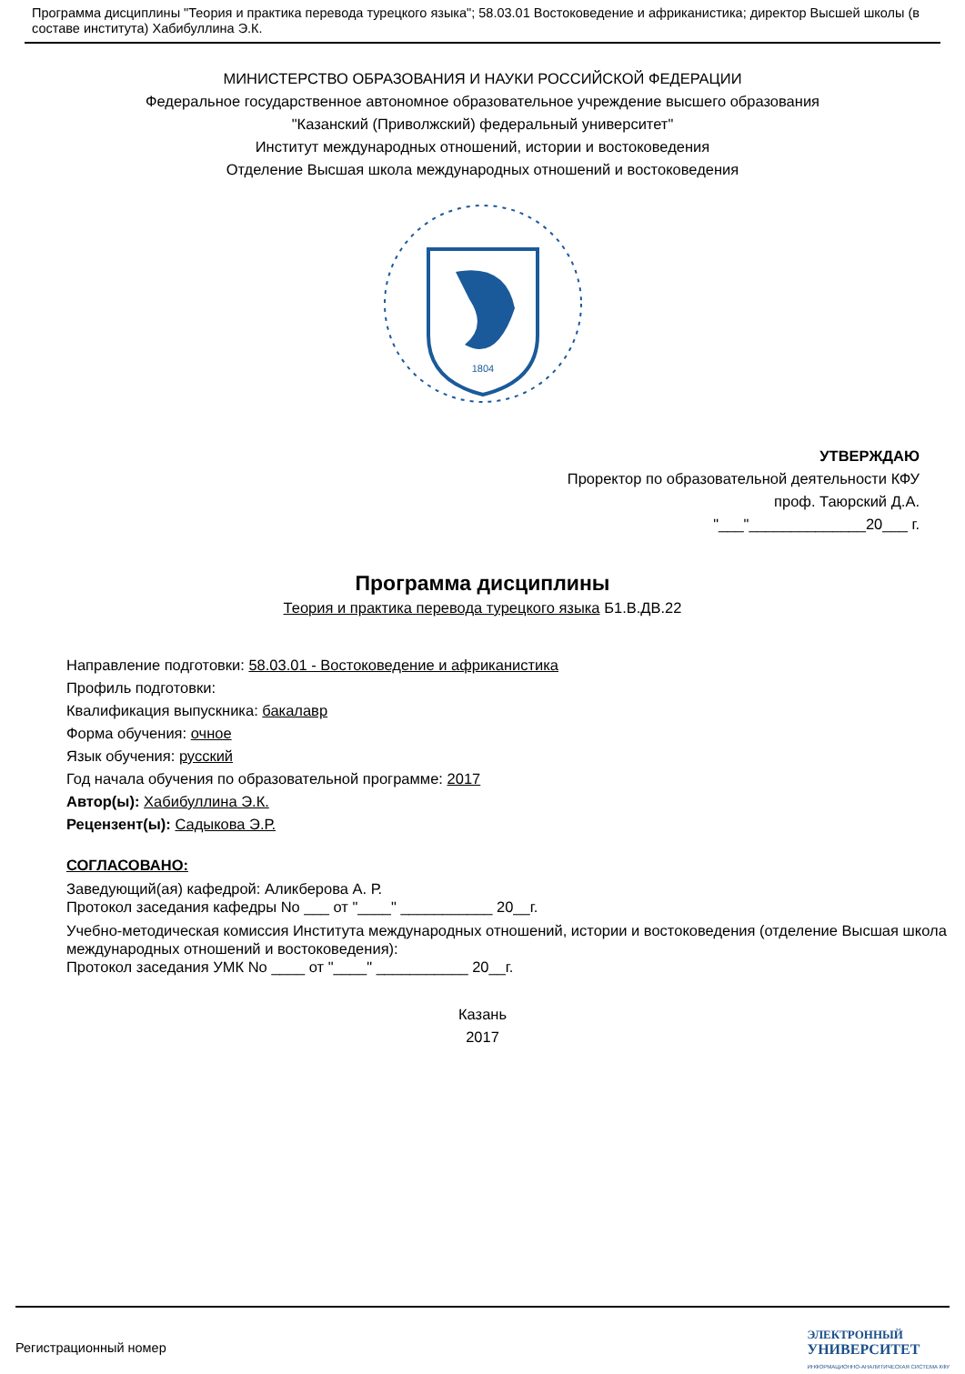Программа дисциплины "Теория и практика перевода турецкого языка"; 58.03.01 Востоковедение и африканистика; директор Высшей школы (в составе института) Хабибуллина Э.К.
МИНИСТЕРСТВО ОБРАЗОВАНИЯ И НАУКИ РОССИЙСКОЙ ФЕДЕРАЦИИ
Федеральное государственное автономное образовательное учреждение высшего образования
"Казанский (Приволжский) федеральный университет"
Институт международных отношений, истории и востоковедения
Отделение Высшая школа международных отношений и востоковедения
1804
УТВЕРЖДАЮ
Проректор по образовательной деятельности КФУ
проф. Таюрский Д.А.
"___"______________20___ г.
Программа дисциплины
Теория и практика перевода турецкого языка Б1.В.ДВ.22
Направление подготовки: 58.03.01 - Востоковедение и африканистика
Профиль подготовки:
Квалификация выпускника: бакалавр
Форма обучения: очное
Язык обучения: русский
Год начала обучения по образовательной программе: 2017
Автор(ы): Хабибуллина Э.К.
Рецензент(ы): Садыкова Э.Р.
СОГЛАСОВАНО:
Заведующий(ая) кафедрой: Аликберова А. Р.
Протокол заседания кафедры No ___ от "____" ___________ 20__г.
Учебно-методическая комиссия Института международных отношений, истории и востоковедения (отделение Высшая школа международных отношений и востоковедения):
Протокол заседания УМК No ____ от "____" ___________ 20__г.
Казань
2017
Регистрационный номер ЭЛЕКТРОННЫЙ
УНИВЕРСИТЕТ
ИНФОРМАЦИОННО-АНАЛИТИЧЕСКАЯ СИСТЕМА КФУ